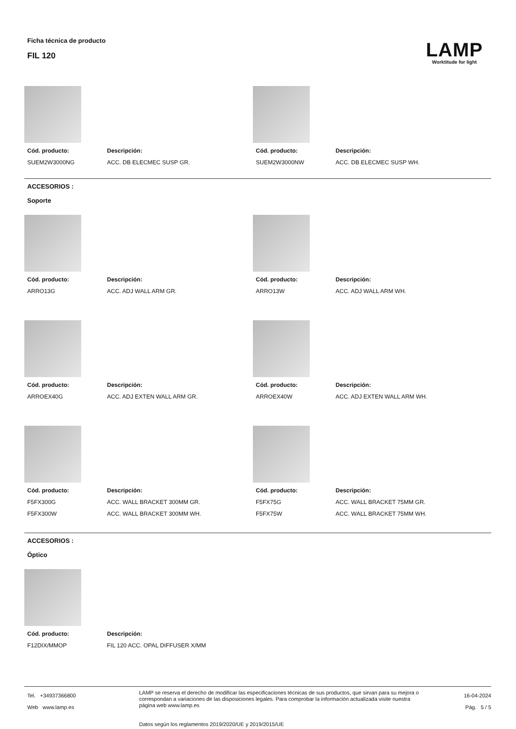Ficha técnica de producto
FIL 120
LAMP
Worktitude for light
| Cód. producto: | Descripción: |
| --- | --- |
| SUEM2W3000NG | ACC. DB ELECMEC SUSP GR. |
| Cód. producto: | Descripción: |
| --- | --- |
| SUEM2W3000NW | ACC. DB ELECMEC SUSP WH. |
ACCESORIOS :
Soporte
| Cód. producto: | Descripción: |
| --- | --- |
| ARRO13G | ACC. ADJ WALL ARM GR. |
| Cód. producto: | Descripción: |
| --- | --- |
| ARRO13W | ACC. ADJ WALL ARM WH. |
| Cód. producto: | Descripción: |
| --- | --- |
| ARROEX40G | ACC. ADJ EXTEN WALL ARM GR. |
| Cód. producto: | Descripción: |
| --- | --- |
| ARROEX40W | ACC. ADJ EXTEN WALL ARM WH. |
| Cód. producto: | Descripción: |
| --- | --- |
| F5FX300G | ACC. WALL BRACKET 300MM GR. |
| F5FX300W | ACC. WALL BRACKET 300MM WH. |
| Cód. producto: | Descripción: |
| --- | --- |
| F5FX75G | ACC. WALL BRACKET 75MM GR. |
| F5FX75W | ACC. WALL BRACKET 75MM WH. |
ACCESORIOS :
Óptico
| Cód. producto: | Descripción: |
| --- | --- |
| F12DIX/MMOP | FIL 120 ACC. OPAL DIFFUSER X/MM |
Tel. +34937366800
Web www.lamp.es
LAMP se reserva el derecho de modificar las especificaciones técnicas de sus productos, que sirvan para su mejora o correspondan a variaciones de las disposiciones legales. Para comprobar la información actualizada visite nuestra página web www.lamp.es
Datos según los reglamentos 2019/2020/UE y 2019/2015/UE
16-04-2024
Pág. 5 / 5